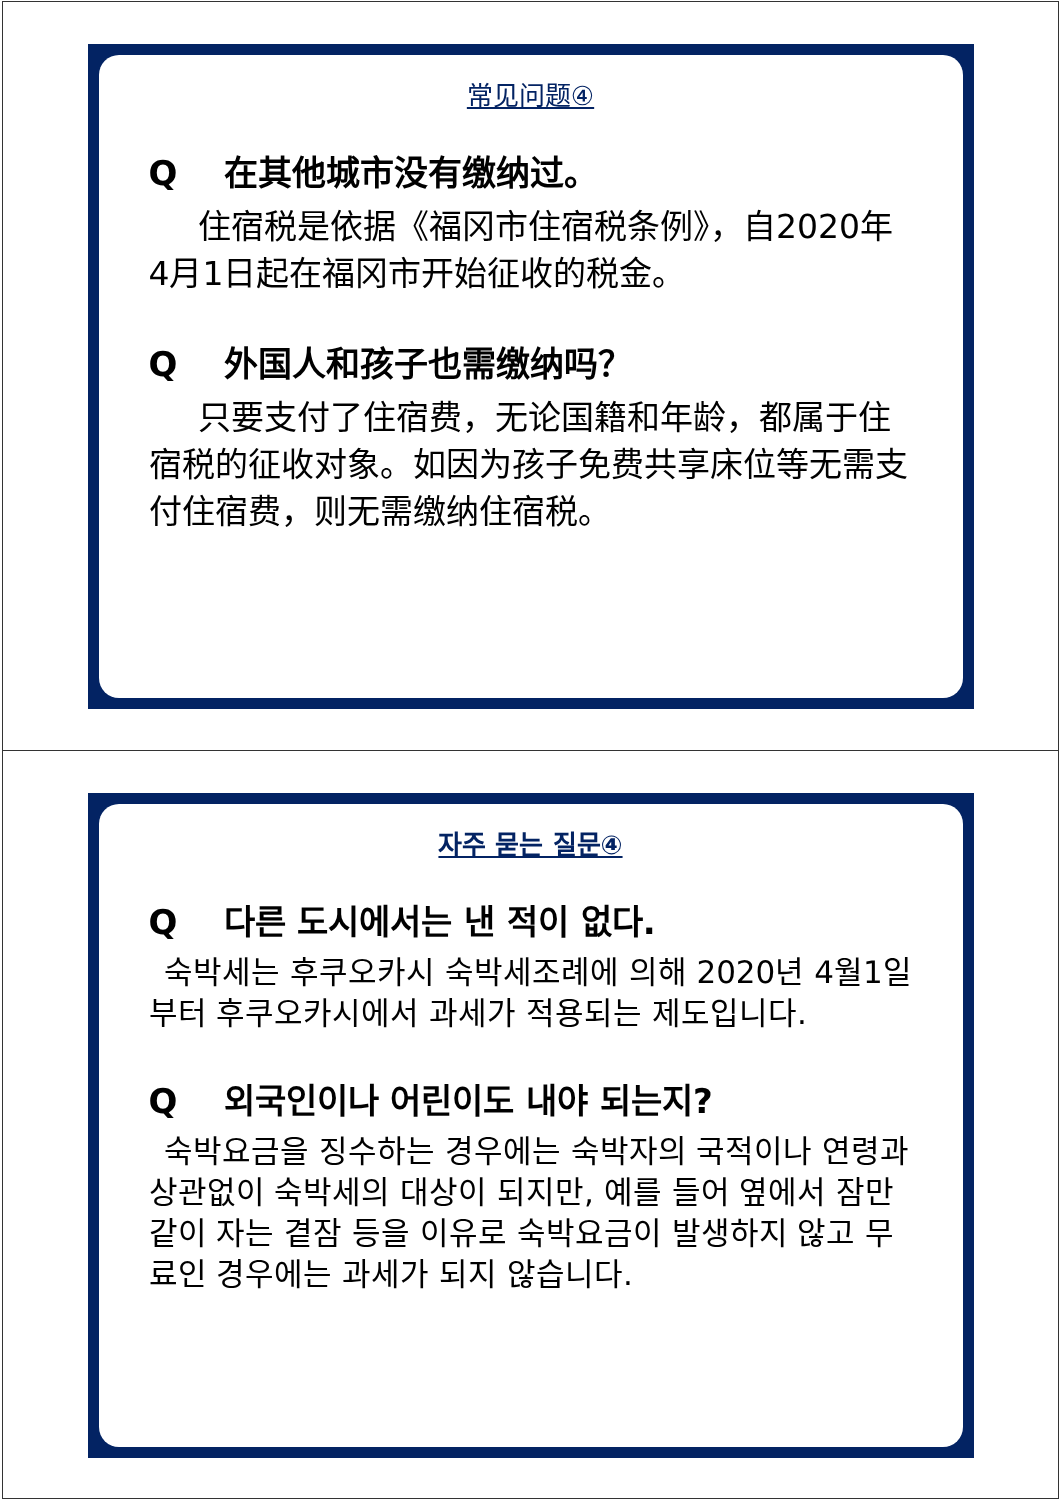常见问题④
Q在其他城市没有缴纳过。
  住宿税是依据《福冈市住宿税条例》，自2020年4月1日起在福冈市开始征收的税金。
Q外国人和孩子也需缴纳吗？
  只要支付了住宿费，无论国籍和年龄，都属于住宿税的征收对象。如因为孩子免费共享床位等无需支付住宿费，则无需缴纳住宿税。
자주 묻는 질문④
Q다른 도시에서는 낸 적이 없다.
 숙박세는 후쿠오카시 숙박세조례에 의해 2020년 4월1일부터 후쿠오카시에서 과세가 적용되는 제도입니다.
Q외국인이나 어린이도 내야 되는지?
 숙박요금을 징수하는 경우에는 숙박자의 국적이나 연령과 상관없이 숙박세의 대상이 되지만, 예를 들어 옆에서 잠만 같이 자는 곁잠 등을 이유로 숙박요금이 발생하지 않고 무료인 경우에는 과세가 되지 않습니다.